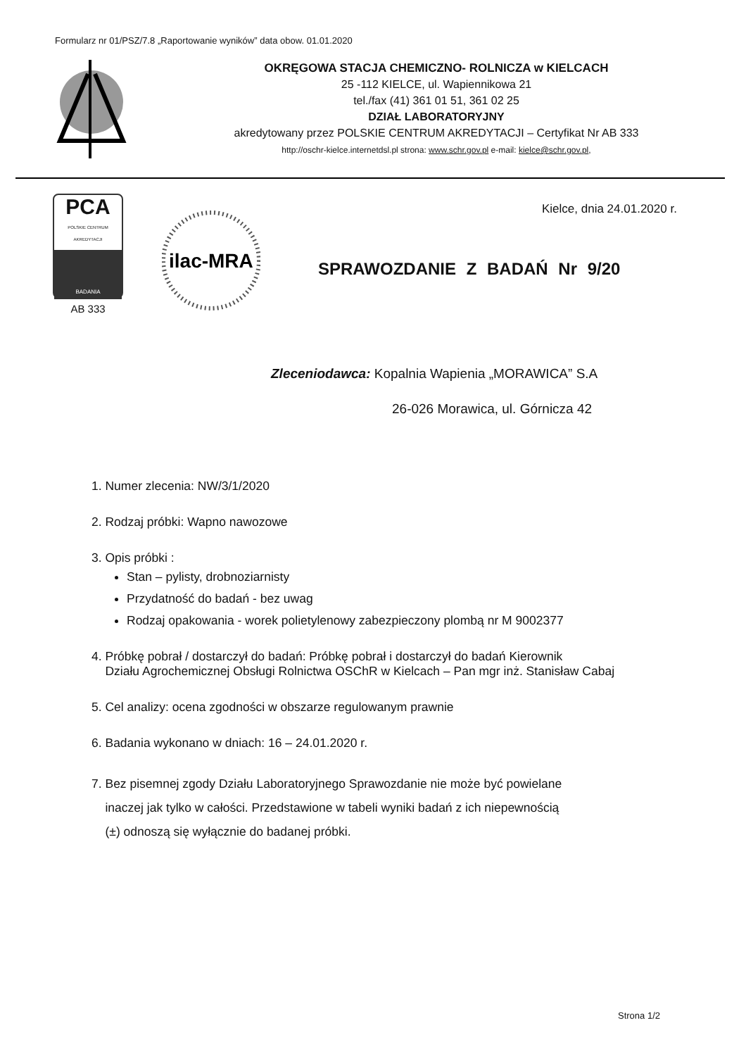Formularz nr 01/PSZ/7.8 „Raportowanie wyników” data obow. 01.01.2020
OKRĘGOWA STACJA CHEMICZNO- ROLNICZA w KIELCACH
25 -112 KIELCE, ul. Wapiennikowa 21
tel./fax (41) 361 01 51, 361 02 25
DZIAŁ LABORATORYJNY
akredytowany przez POLSKIE CENTRUM AKREDYTACJI – Certyfikat Nr AB 333
http://oschr-kielce.internetdsl.pl strona: www.schr.gov.pl e-mail: kielce@schr.gov.pl,
PCA
POLSKIE CENTRUM AKREDYTACJI
BADANIA
AB 333
ilac-MRA
Kielce, dnia 24.01.2020 r.
SPRAWOZDANIE Z BADAŃ Nr 9/20
Zleceniodawca: Kopalnia Wapienia „MORAWICA” S.A
26-026 Morawica, ul. Górnicza 42
1. Numer zlecenia: NW/3/1/2020
2. Rodzaj próbki: Wapno nawozowe
3. Opis próbki :
Stan – pylisty, drobnoziarnisty
Przydatność do badań - bez uwag
Rodzaj opakowania - worek polietylenowy zabezpieczony plombą nr M 9002377
4. Próbkę pobrał / dostarczył do badań: Próbkę pobrał i dostarczył do badań Kierownik
Działu Agrochemicznej Obsługi Rolnictwa OSChR w Kielcach – Pan mgr inż. Stanisław Cabaj
5. Cel analizy: ocena zgodności w obszarze regulowanym prawnie
6. Badania wykonano w dniach: 16 – 24.01.2020 r.
7. Bez pisemnej zgody Działu Laboratoryjnego Sprawozdanie nie może być powielane
inaczej jak tylko w całości. Przedstawione w tabeli wyniki badań z ich niepewnością
(±) odnoszą się wyłącznie do badanej próbki.
Strona 1/2